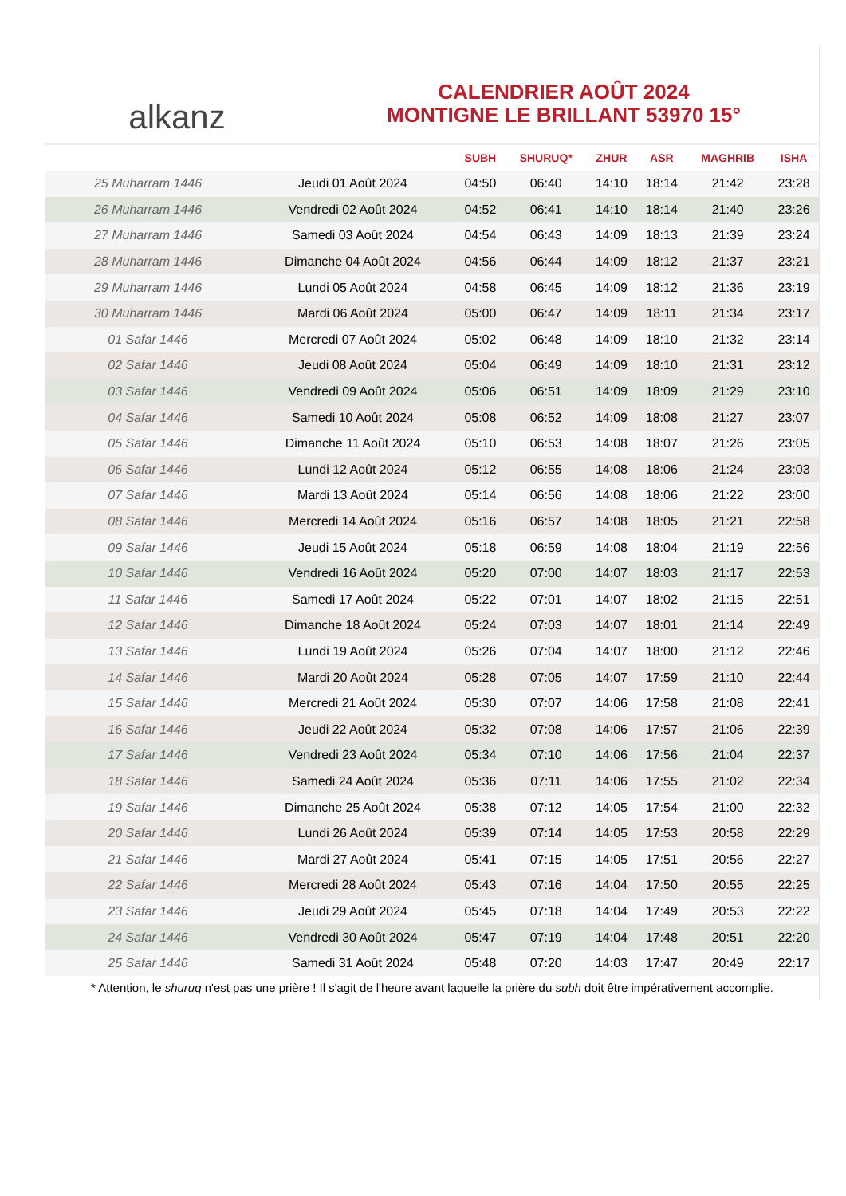alkanz
CALENDRIER AOÛT 2024
MONTIGNE LE BRILLANT 53970 15°
| | | SUBH | SHURUQ* | ZHUR | ASR | MAGHRIB | ISHA |
| --- | --- | --- | --- | --- | --- | --- | --- |
| 25 Muharram 1446 | Jeudi 01 Août 2024 | 04:50 | 06:40 | 14:10 | 18:14 | 21:42 | 23:28 |
| 26 Muharram 1446 | Vendredi 02 Août 2024 | 04:52 | 06:41 | 14:10 | 18:14 | 21:40 | 23:26 |
| 27 Muharram 1446 | Samedi 03 Août 2024 | 04:54 | 06:43 | 14:09 | 18:13 | 21:39 | 23:24 |
| 28 Muharram 1446 | Dimanche 04 Août 2024 | 04:56 | 06:44 | 14:09 | 18:12 | 21:37 | 23:21 |
| 29 Muharram 1446 | Lundi 05 Août 2024 | 04:58 | 06:45 | 14:09 | 18:12 | 21:36 | 23:19 |
| 30 Muharram 1446 | Mardi 06 Août 2024 | 05:00 | 06:47 | 14:09 | 18:11 | 21:34 | 23:17 |
| 01 Safar 1446 | Mercredi 07 Août 2024 | 05:02 | 06:48 | 14:09 | 18:10 | 21:32 | 23:14 |
| 02 Safar 1446 | Jeudi 08 Août 2024 | 05:04 | 06:49 | 14:09 | 18:10 | 21:31 | 23:12 |
| 03 Safar 1446 | Vendredi 09 Août 2024 | 05:06 | 06:51 | 14:09 | 18:09 | 21:29 | 23:10 |
| 04 Safar 1446 | Samedi 10 Août 2024 | 05:08 | 06:52 | 14:09 | 18:08 | 21:27 | 23:07 |
| 05 Safar 1446 | Dimanche 11 Août 2024 | 05:10 | 06:53 | 14:08 | 18:07 | 21:26 | 23:05 |
| 06 Safar 1446 | Lundi 12 Août 2024 | 05:12 | 06:55 | 14:08 | 18:06 | 21:24 | 23:03 |
| 07 Safar 1446 | Mardi 13 Août 2024 | 05:14 | 06:56 | 14:08 | 18:06 | 21:22 | 23:00 |
| 08 Safar 1446 | Mercredi 14 Août 2024 | 05:16 | 06:57 | 14:08 | 18:05 | 21:21 | 22:58 |
| 09 Safar 1446 | Jeudi 15 Août 2024 | 05:18 | 06:59 | 14:08 | 18:04 | 21:19 | 22:56 |
| 10 Safar 1446 | Vendredi 16 Août 2024 | 05:20 | 07:00 | 14:07 | 18:03 | 21:17 | 22:53 |
| 11 Safar 1446 | Samedi 17 Août 2024 | 05:22 | 07:01 | 14:07 | 18:02 | 21:15 | 22:51 |
| 12 Safar 1446 | Dimanche 18 Août 2024 | 05:24 | 07:03 | 14:07 | 18:01 | 21:14 | 22:49 |
| 13 Safar 1446 | Lundi 19 Août 2024 | 05:26 | 07:04 | 14:07 | 18:00 | 21:12 | 22:46 |
| 14 Safar 1446 | Mardi 20 Août 2024 | 05:28 | 07:05 | 14:07 | 17:59 | 21:10 | 22:44 |
| 15 Safar 1446 | Mercredi 21 Août 2024 | 05:30 | 07:07 | 14:06 | 17:58 | 21:08 | 22:41 |
| 16 Safar 1446 | Jeudi 22 Août 2024 | 05:32 | 07:08 | 14:06 | 17:57 | 21:06 | 22:39 |
| 17 Safar 1446 | Vendredi 23 Août 2024 | 05:34 | 07:10 | 14:06 | 17:56 | 21:04 | 22:37 |
| 18 Safar 1446 | Samedi 24 Août 2024 | 05:36 | 07:11 | 14:06 | 17:55 | 21:02 | 22:34 |
| 19 Safar 1446 | Dimanche 25 Août 2024 | 05:38 | 07:12 | 14:05 | 17:54 | 21:00 | 22:32 |
| 20 Safar 1446 | Lundi 26 Août 2024 | 05:39 | 07:14 | 14:05 | 17:53 | 20:58 | 22:29 |
| 21 Safar 1446 | Mardi 27 Août 2024 | 05:41 | 07:15 | 14:05 | 17:51 | 20:56 | 22:27 |
| 22 Safar 1446 | Mercredi 28 Août 2024 | 05:43 | 07:16 | 14:04 | 17:50 | 20:55 | 22:25 |
| 23 Safar 1446 | Jeudi 29 Août 2024 | 05:45 | 07:18 | 14:04 | 17:49 | 20:53 | 22:22 |
| 24 Safar 1446 | Vendredi 30 Août 2024 | 05:47 | 07:19 | 14:04 | 17:48 | 20:51 | 22:20 |
| 25 Safar 1446 | Samedi 31 Août 2024 | 05:48 | 07:20 | 14:03 | 17:47 | 20:49 | 22:17 |
* Attention, le shuruq n'est pas une prière ! Il s'agit de l'heure avant laquelle la prière du subh doit être impérativement accomplie.